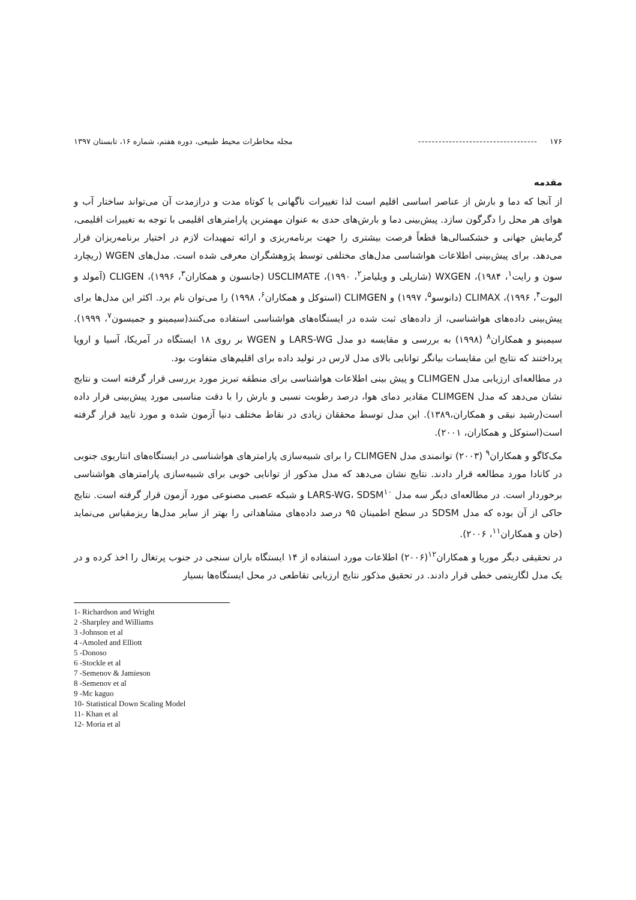۱۷۶ ----------------------------------- مجله مخاطرات محیط طبیعی، دوره هفتم، شماره ۱۶، تابستان ۱۳۹۷
مقدمه
از آنجا که دما و بارش از عناصر اساسی اقلیم است لذا تغییرات ناگهانی یا کوتاه مدت و درازمدت آن می‌تواند ساختار آب و هوای هر محل را دگرگون سازد. پیش‌بینی دما و بارش‌های حدی به عنوان مهمترین پارامترهای اقلیمی با توجه به تغییرات اقلیمی، گرمایش جهانی و خشکسالی‌ها قطعاً فرصت بیشتری را جهت برنامه‌ریزی و ارائه تمهیدات لازم در اختیار برنامه‌ریزان قرار می‌دهد. برای پیش‌بینی اطلاعات هواشناسی مدل‌های مختلفی توسط پژوهشگران معرفی شده است. مدل‌های WGEN (ریچارد سون و رایت<sup>۱</sup>، ۱۹۸۴)، WXGEN (شارپلی و ویلیامز<sup>۲</sup>، ۱۹۹۰)، USCLIMATE (جانسون و همکاران<sup>۳</sup>، ۱۹۹۶)، CLIGEN (آمولد و الیوت<sup>۴</sup>، ۱۹۹۶)، CLIMAX (دانوسو<sup>۵</sup>، ۱۹۹۷) و CLIMGEN (استوکل و همکاران<sup>۶</sup>، ۱۹۹۸) را می‌توان نام برد. اکثر این مدل‌ها برای پیش‌بینی داده‌های هواشناسی، از داده‌های ثبت شده در ایستگاه‌های هواشناسی استفاده می‌کنند(سیمینو و جمیسون<sup>۷</sup>، ۱۹۹۹). سیمینو و همکاران<sup>۸</sup> (۱۹۹۸) به بررسی و مقایسه دو مدل LARS-WG و WGEN بر روی ۱۸ ایستگاه در آمریکا، آسیا و اروپا پرداختند که نتایج این مقایسات بیانگر توانایی بالای مدل لارس در تولید داده برای اقلیم‌های متفاوت بود.
در مطالعه‌ای ارزیابی مدل CLIMGEN و پیش بینی اطلاعات هواشناسی برای منطقه تبریز مورد بررسی قرار گرفته است و نتایج نشان می‌دهد که مدل CLIMGEN مقادیر دمای هوا، درصد رطوبت نسبی و بارش را با دقت مناسبی مورد پیش‌بینی قرار داده است(رشید نیقی و همکاران،۱۳۸۹). این مدل توسط محققان زیادی در نقاط مختلف دنیا آزمون شده و مورد تایید قرار گرفته است(استوکل و همکاران، ۲۰۰۱).
مک‌کاگو و همکاران<sup>۹</sup> (۲۰۰۳) توانمندی مدل CLIMGEN را برای شبیه‌سازی پارامترهای هواشناسی در ایستگاه‌های انتاریوی جنوبی در کانادا مورد مطالعه قرار دادند. نتایج نشان می‌دهد که مدل مذکور از توانایی خوبی برای شبیه‌سازی پارامترهای هواشناسی برخوردار است. در مطالعه‌ای دیگر سه مدل LARS-WG، SDSM<sup>۱۰</sup> و شبکه عصبی مصنوعی مورد آزمون قرار گرفته است. نتایج حاکی از آن بوده که مدل SDSM در سطح اطمینان ۹۵ درصد داده‌های مشاهداتی را بهتر از سایر مدل‌ها ریزمقیاس می‌نماید (خان و همکاران<sup>۱۱</sup>، ۲۰۰۶).
در تحقیقی دیگر موریا و همکاران<sup>۱۲</sup>(۲۰۰۶) اطلاعات مورد استفاده از ۱۴ ایستگاه باران سنجی در جنوب پرتغال را اخذ کرده و در یک مدل لگاریتمی خطی قرار دادند. در تحقیق مذکور نتایج ارزیابی تقاطعی در محل ایستگاه‌ها بسیار
1- Richardson and Wright
2 -Sharpley and Williams
3 -Johnson et al
4 -Amoled and Elliott
5 -Donoso
6 -Stockle et al
7 -Semenov & Jamieson
8 -Semenov et al
9 -Mc kaguo
10- Statistical Down Scaling Model
11- Khan et al
12- Moria et al